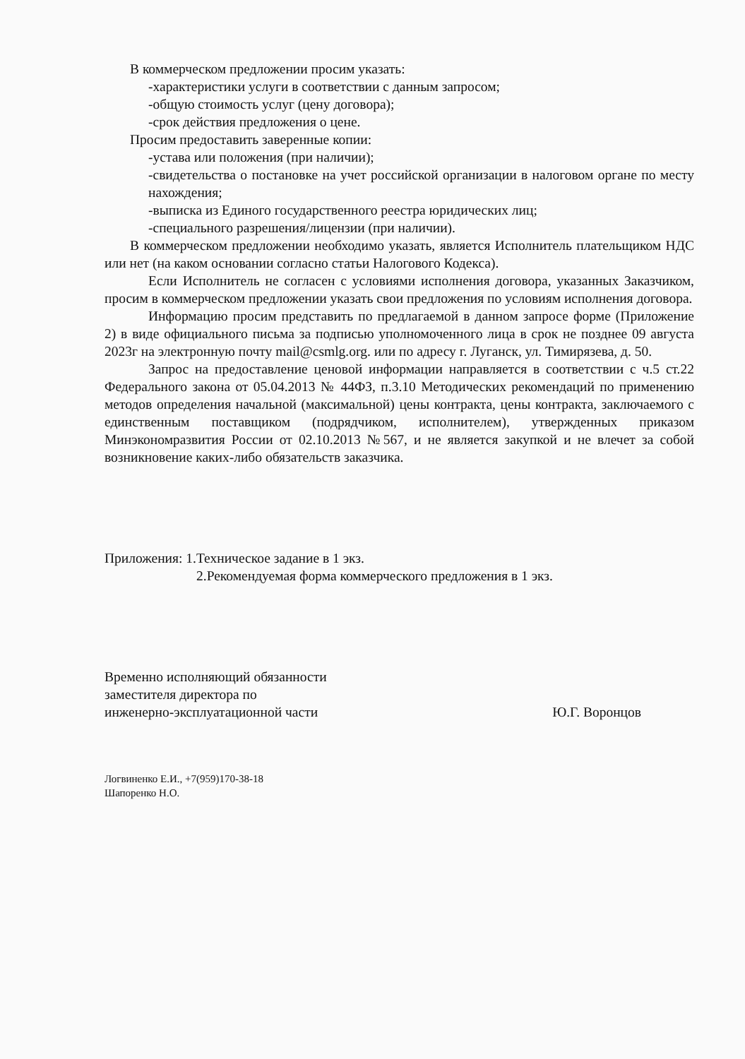В коммерческом предложении просим указать:
-характеристики услуги в соответствии с данным запросом;
-общую стоимость услуг (цену договора);
-срок действия предложения о цене.
Просим предоставить заверенные копии:
-устава или положения (при наличии);
-свидетельства о постановке на учет российской организации в налоговом органе по месту нахождения;
-выписка из Единого государственного реестра юридических лиц;
-специального разрешения/лицензии (при наличии).
В коммерческом предложении необходимо указать, является Исполнитель плательщиком НДС или нет (на каком основании согласно статьи Налогового Кодекса).
Если Исполнитель не согласен с условиями исполнения договора, указанных Заказчиком, просим в коммерческом предложении указать свои предложения по условиям исполнения договора.
Информацию просим представить по предлагаемой в данном запросе форме (Приложение 2) в виде официального письма за подписью уполномоченного лица в срок не позднее 09 августа 2023г на электронную почту mail@csmlg.org. или по адресу г. Луганск, ул. Тимирязева, д. 50.
Запрос на предоставление ценовой информации направляется в соответствии с ч.5 ст.22 Федерального закона от 05.04.2013 № 44ФЗ, п.3.10 Методических рекомендаций по применению методов определения начальной (максимальной) цены контракта, цены контракта, заключаемого с единственным поставщиком (подрядчиком, исполнителем), утвержденных приказом Минэкономразвития России от 02.10.2013 №567, и не является закупкой и не влечет за собой возникновение каких-либо обязательств заказчика.
Приложения: 1.Техническое задание в 1 экз.
2.Рекомендуемая форма коммерческого предложения в 1 экз.
Временно исполняющий обязанности
заместителя директора по
инженерно-эксплуатационной части
Ю.Г. Воронцов
Логвиненко Е.И., +7(959)170-38-18
Шапоренко Н.О.